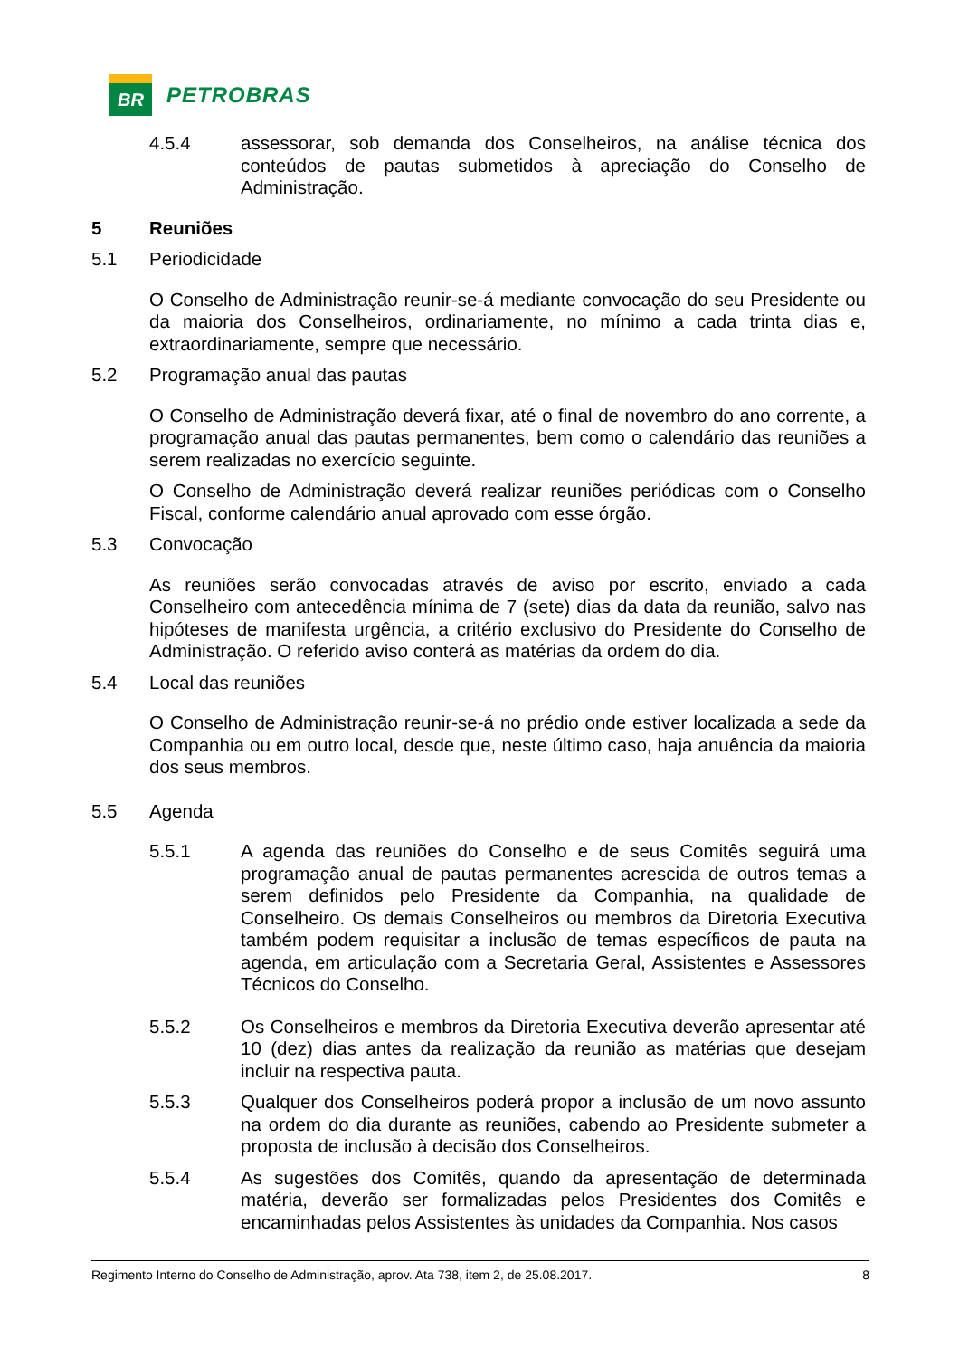BR
PETROBRAS
4.5.4 assessorar, sob demanda dos Conselheiros, na análise técnica dos conteúdos de pautas submetidos à apreciação do Conselho de Administração.
5 Reuniões
5.1 Periodicidade
O Conselho de Administração reunir-se-á mediante convocação do seu Presidente ou da maioria dos Conselheiros, ordinariamente, no mínimo a cada trinta dias e, extraordinariamente, sempre que necessário.
5.2 Programação anual das pautas
O Conselho de Administração deverá fixar, até o final de novembro do ano corrente, a programação anual das pautas permanentes, bem como o calendário das reuniões a serem realizadas no exercício seguinte.
O Conselho de Administração deverá realizar reuniões periódicas com o Conselho Fiscal, conforme calendário anual aprovado com esse órgão.
5.3 Convocação
As reuniões serão convocadas através de aviso por escrito, enviado a cada Conselheiro com antecedência mínima de 7 (sete) dias da data da reunião, salvo nas hipóteses de manifesta urgência, a critério exclusivo do Presidente do Conselho de Administração. O referido aviso conterá as matérias da ordem do dia.
5.4 Local das reuniões
O Conselho de Administração reunir-se-á no prédio onde estiver localizada a sede da Companhia ou em outro local, desde que, neste último caso, haja anuência da maioria dos seus membros.
5.5 Agenda
5.5.1 A agenda das reuniões do Conselho e de seus Comitês seguirá uma programação anual de pautas permanentes acrescida de outros temas a serem definidos pelo Presidente da Companhia, na qualidade de Conselheiro. Os demais Conselheiros ou membros da Diretoria Executiva também podem requisitar a inclusão de temas específicos de pauta na agenda, em articulação com a Secretaria Geral, Assistentes e Assessores Técnicos do Conselho.
5.5.2 Os Conselheiros e membros da Diretoria Executiva deverão apresentar até 10 (dez) dias antes da realização da reunião as matérias que desejam incluir na respectiva pauta.
5.5.3 Qualquer dos Conselheiros poderá propor a inclusão de um novo assunto na ordem do dia durante as reuniões, cabendo ao Presidente submeter a proposta de inclusão à decisão dos Conselheiros.
5.5.4 As sugestões dos Comitês, quando da apresentação de determinada matéria, deverão ser formalizadas pelos Presidentes dos Comitês e encaminhadas pelos Assistentes às unidades da Companhia. Nos casos
Regimento Interno do Conselho de Administração, aprov. Ata 738, item 2, de 25.08.2017. 8